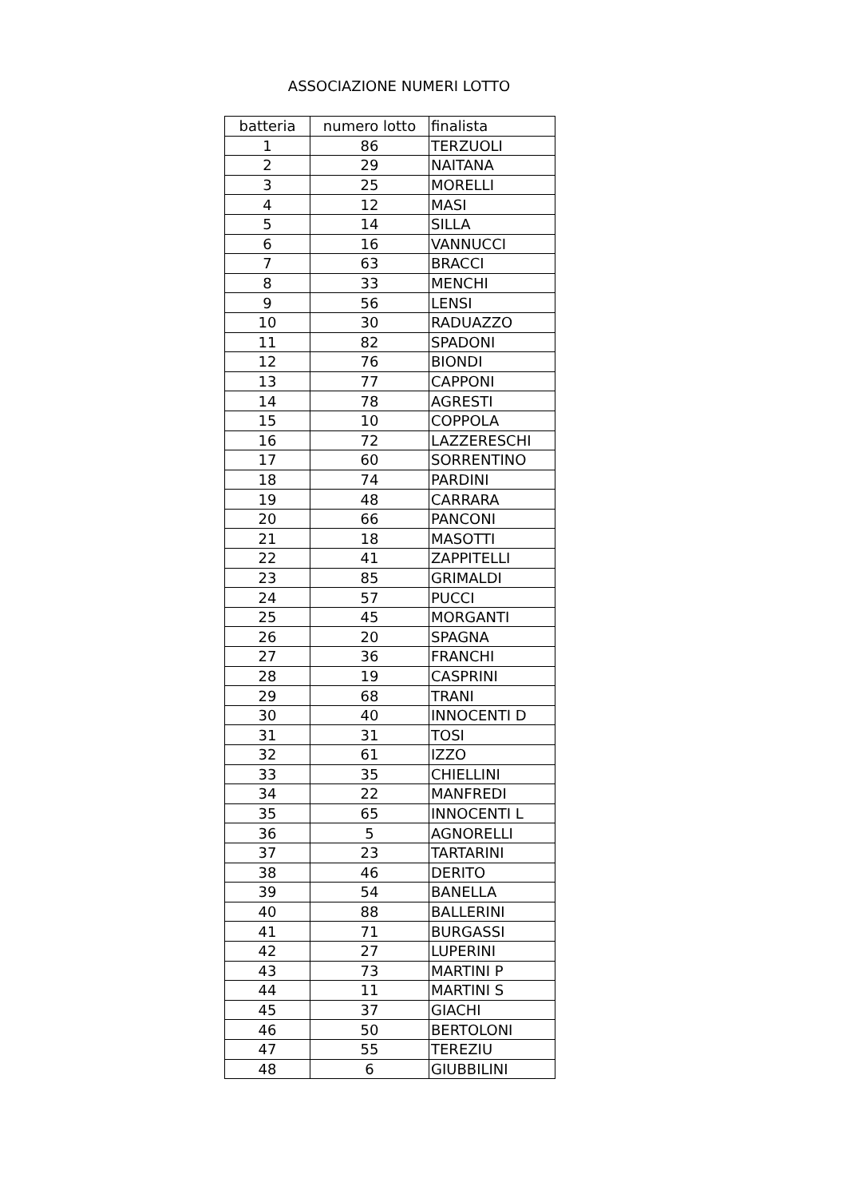ASSOCIAZIONE NUMERI LOTTO
| batteria | numero lotto | finalista |
| --- | --- | --- |
| 1 | 86 | TERZUOLI |
| 2 | 29 | NAITANA |
| 3 | 25 | MORELLI |
| 4 | 12 | MASI |
| 5 | 14 | SILLA |
| 6 | 16 | VANNUCCI |
| 7 | 63 | BRACCI |
| 8 | 33 | MENCHI |
| 9 | 56 | LENSI |
| 10 | 30 | RADUAZZO |
| 11 | 82 | SPADONI |
| 12 | 76 | BIONDI |
| 13 | 77 | CAPPONI |
| 14 | 78 | AGRESTI |
| 15 | 10 | COPPOLA |
| 16 | 72 | LAZZERESCHI |
| 17 | 60 | SORRENTINO |
| 18 | 74 | PARDINI |
| 19 | 48 | CARRARA |
| 20 | 66 | PANCONI |
| 21 | 18 | MASOTTI |
| 22 | 41 | ZAPPITELLI |
| 23 | 85 | GRIMALDI |
| 24 | 57 | PUCCI |
| 25 | 45 | MORGANTI |
| 26 | 20 | SPAGNA |
| 27 | 36 | FRANCHI |
| 28 | 19 | CASPRINI |
| 29 | 68 | TRANI |
| 30 | 40 | INNOCENTI D |
| 31 | 31 | TOSI |
| 32 | 61 | IZZO |
| 33 | 35 | CHIELLINI |
| 34 | 22 | MANFREDI |
| 35 | 65 | INNOCENTI L |
| 36 | 5 | AGNORELLI |
| 37 | 23 | TARTARINI |
| 38 | 46 | DERITO |
| 39 | 54 | BANELLA |
| 40 | 88 | BALLERINI |
| 41 | 71 | BURGASSI |
| 42 | 27 | LUPERINI |
| 43 | 73 | MARTINI P |
| 44 | 11 | MARTINI S |
| 45 | 37 | GIACHI |
| 46 | 50 | BERTOLONI |
| 47 | 55 | TEREZIU |
| 48 | 6 | GIUBBILINI |